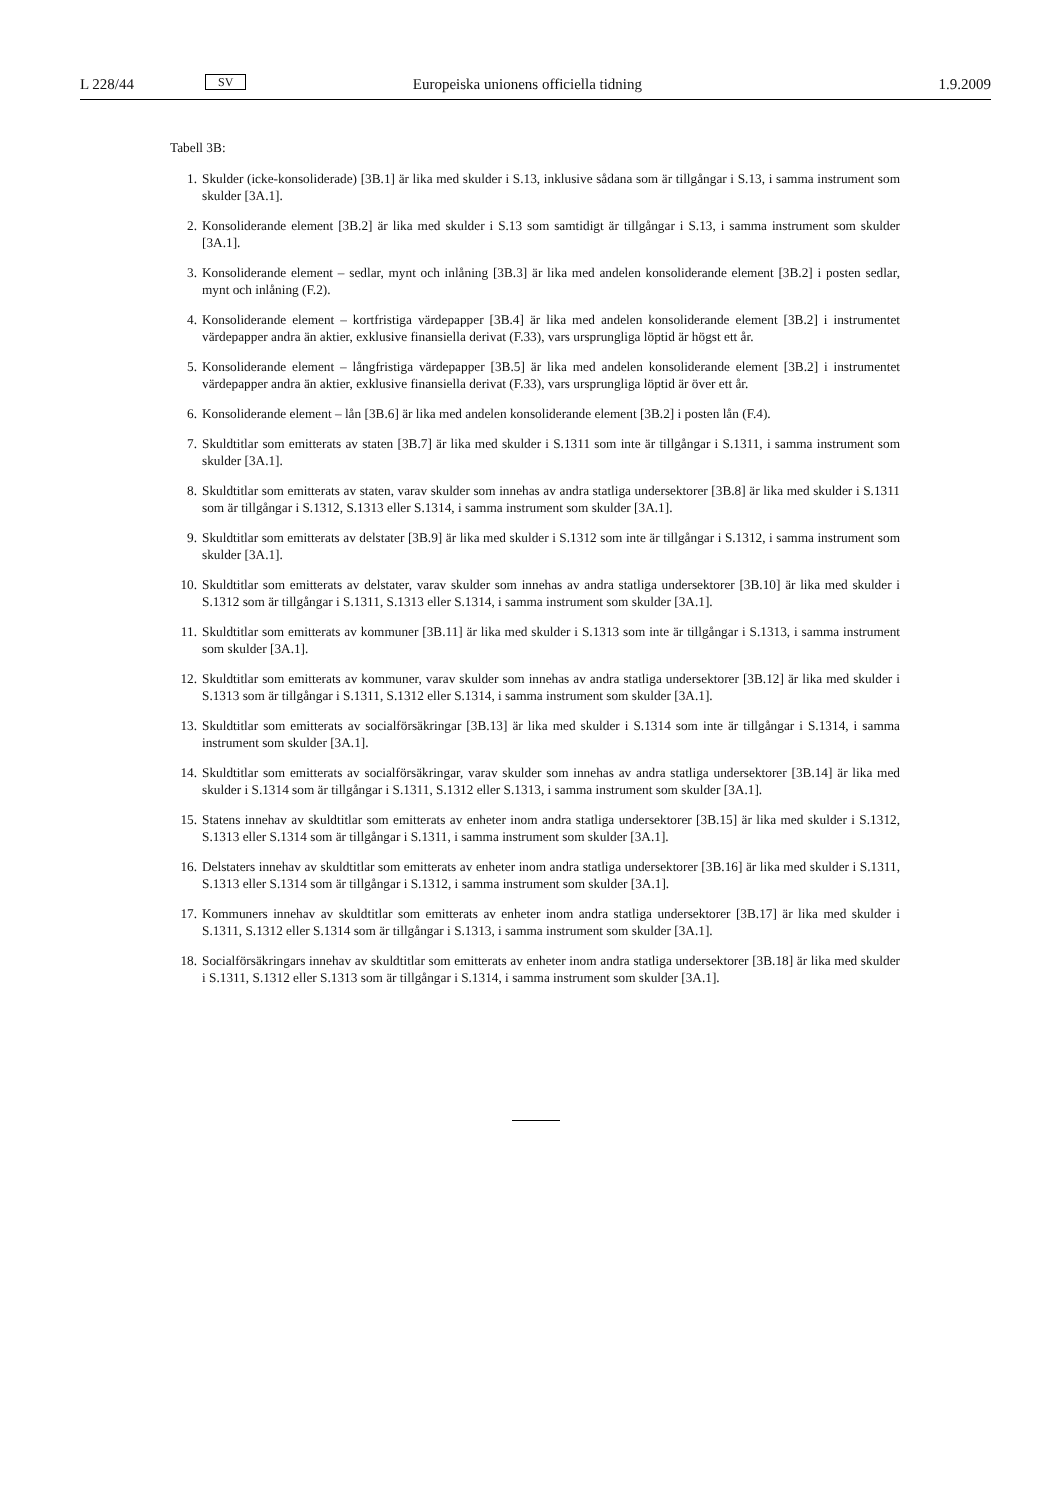L 228/44 SV Europeiska unionens officiella tidning 1.9.2009
Tabell 3B:
1. Skulder (icke-konsoliderade) [3B.1] är lika med skulder i S.13, inklusive sådana som är tillgångar i S.13, i samma instrument som skulder [3A.1].
2. Konsoliderande element [3B.2] är lika med skulder i S.13 som samtidigt är tillgångar i S.13, i samma instrument som skulder [3A.1].
3. Konsoliderande element – sedlar, mynt och inlåning [3B.3] är lika med andelen konsoliderande element [3B.2] i posten sedlar, mynt och inlåning (F.2).
4. Konsoliderande element – kortfristiga värdepapper [3B.4] är lika med andelen konsoliderande element [3B.2] i instrumentet värdepapper andra än aktier, exklusive finansiella derivat (F.33), vars ursprungliga löptid är högst ett år.
5. Konsoliderande element – långfristiga värdepapper [3B.5] är lika med andelen konsoliderande element [3B.2] i instrumentet värdepapper andra än aktier, exklusive finansiella derivat (F.33), vars ursprungliga löptid är över ett år.
6. Konsoliderande element – lån [3B.6] är lika med andelen konsoliderande element [3B.2] i posten lån (F.4).
7. Skuldtitlar som emitterats av staten [3B.7] är lika med skulder i S.1311 som inte är tillgångar i S.1311, i samma instrument som skulder [3A.1].
8. Skuldtitlar som emitterats av staten, varav skulder som innehas av andra statliga undersektorer [3B.8] är lika med skulder i S.1311 som är tillgångar i S.1312, S.1313 eller S.1314, i samma instrument som skulder [3A.1].
9. Skuldtitlar som emitterats av delstater [3B.9] är lika med skulder i S.1312 som inte är tillgångar i S.1312, i samma instrument som skulder [3A.1].
10. Skuldtitlar som emitterats av delstater, varav skulder som innehas av andra statliga undersektorer [3B.10] är lika med skulder i S.1312 som är tillgångar i S.1311, S.1313 eller S.1314, i samma instrument som skulder [3A.1].
11. Skuldtitlar som emitterats av kommuner [3B.11] är lika med skulder i S.1313 som inte är tillgångar i S.1313, i samma instrument som skulder [3A.1].
12. Skuldtitlar som emitterats av kommuner, varav skulder som innehas av andra statliga undersektorer [3B.12] är lika med skulder i S.1313 som är tillgångar i S.1311, S.1312 eller S.1314, i samma instrument som skulder [3A.1].
13. Skuldtitlar som emitterats av socialförsäkringar [3B.13] är lika med skulder i S.1314 som inte är tillgångar i S.1314, i samma instrument som skulder [3A.1].
14. Skuldtitlar som emitterats av socialförsäkringar, varav skulder som innehas av andra statliga undersektorer [3B.14] är lika med skulder i S.1314 som är tillgångar i S.1311, S.1312 eller S.1313, i samma instrument som skulder [3A.1].
15. Statens innehav av skuldtitlar som emitterats av enheter inom andra statliga undersektorer [3B.15] är lika med skulder i S.1312, S.1313 eller S.1314 som är tillgångar i S.1311, i samma instrument som skulder [3A.1].
16. Delstaters innehav av skuldtitlar som emitterats av enheter inom andra statliga undersektorer [3B.16] är lika med skulder i S.1311, S.1313 eller S.1314 som är tillgångar i S.1312, i samma instrument som skulder [3A.1].
17. Kommuners innehav av skuldtitlar som emitterats av enheter inom andra statliga undersektorer [3B.17] är lika med skulder i S.1311, S.1312 eller S.1314 som är tillgångar i S.1313, i samma instrument som skulder [3A.1].
18. Socialförsäkringars innehav av skuldtitlar som emitterats av enheter inom andra statliga undersektorer [3B.18] är lika med skulder i S.1311, S.1312 eller S.1313 som är tillgångar i S.1314, i samma instrument som skulder [3A.1].